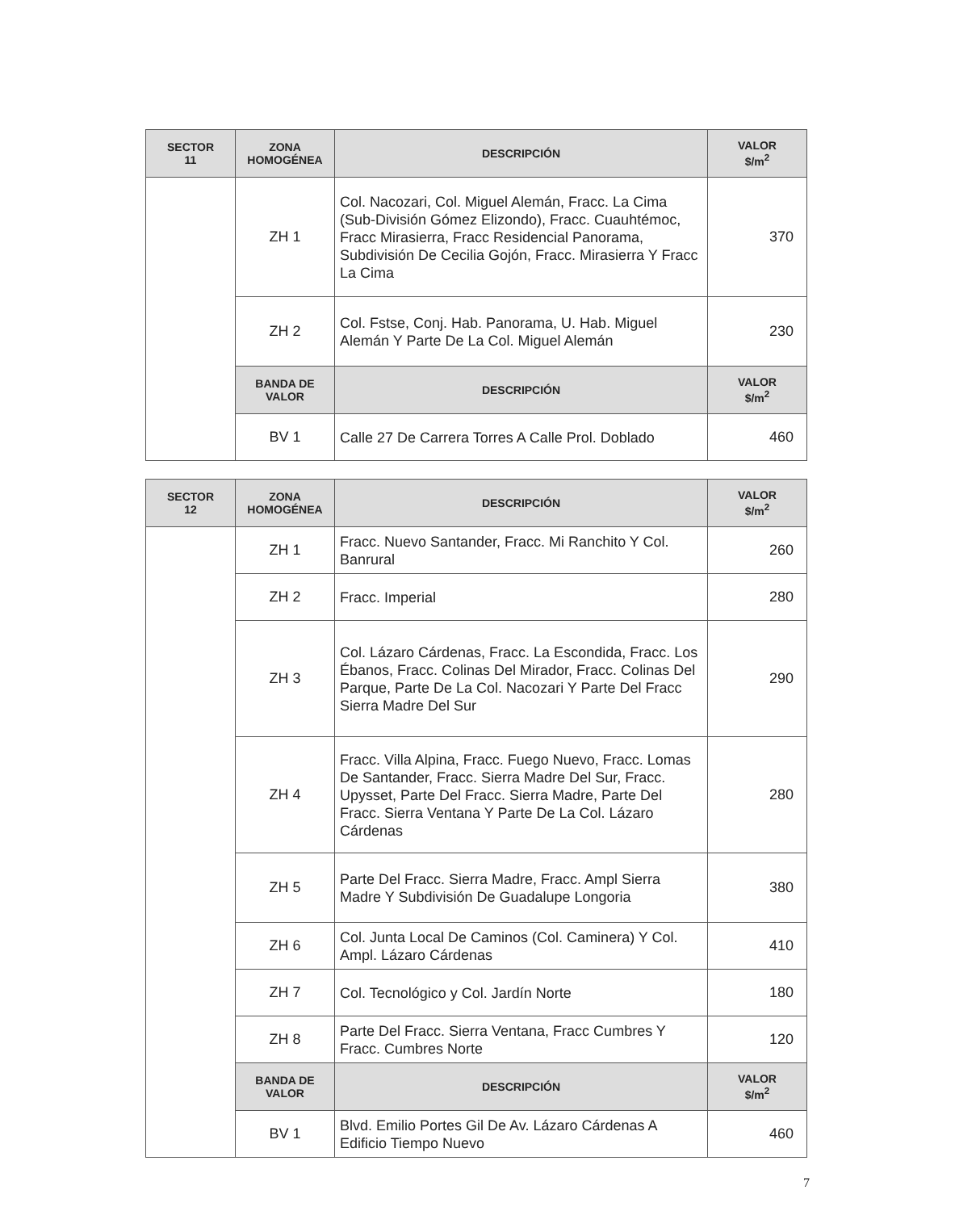| SECTOR 11 | ZONA HOMOGÉNEA | DESCRIPCIÓN | VALOR $/m<sup>2</sup> |
| --- | --- | --- | --- |
| | ZH 1 | Col. Nacozari, Col. Miguel Alemán, Fracc. La Cima (Sub-División Gómez Elizondo), Fracc. Cuauhtémoc, Fracc Mirasierra, Fracc Residencial Panorama, Subdivisión De Cecilia Gojón, Fracc. Mirasierra Y Fracc La Cima | 370 |
| | ZH 2 | Col. Fstse, Conj. Hab. Panorama, U. Hab. Miguel Alemán Y Parte De La Col. Miguel Alemán | 230 |
| | BANDA DE VALOR | DESCRIPCIÓN | VALOR $/m<sup>2</sup> |
| | BV 1 | Calle 27 De Carrera Torres A Calle Prol. Doblado | 460 |
| SECTOR 12 | ZONA HOMOGÉNEA | DESCRIPCIÓN | VALOR $/m<sup>2</sup> |
| --- | --- | --- | --- |
| | ZH 1 | Fracc. Nuevo Santander, Fracc. Mi Ranchito Y Col. Banrural | 260 |
| | ZH 2 | Fracc. Imperial | 280 |
| | ZH 3 | Col. Lázaro Cárdenas, Fracc. La Escondida, Fracc. Los Ébanos, Fracc. Colinas Del Mirador, Fracc. Colinas Del Parque, Parte De La Col. Nacozari Y Parte Del Fracc Sierra Madre Del Sur | 290 |
| | ZH 4 | Fracc. Villa Alpina, Fracc. Fuego Nuevo, Fracc. Lomas De Santander, Fracc. Sierra Madre Del Sur, Fracc. Upysset, Parte Del Fracc. Sierra Madre, Parte Del Fracc. Sierra Ventana Y Parte De La Col. Lázaro Cárdenas | 280 |
| | ZH 5 | Parte Del Fracc. Sierra Madre, Fracc. Ampl Sierra Madre Y Subdivisión De Guadalupe Longoria | 380 |
| | ZH 6 | Col. Junta Local De Caminos (Col. Caminera) Y Col. Ampl. Lázaro Cárdenas | 410 |
| | ZH 7 | Col. Tecnológico y Col. Jardín Norte | 180 |
| | ZH 8 | Parte Del Fracc. Sierra Ventana, Fracc Cumbres Y Fracc. Cumbres Norte | 120 |
| | BANDA DE VALOR | DESCRIPCIÓN | VALOR $/m<sup>2</sup> |
| | BV 1 | Blvd. Emilio Portes Gil De Av. Lázaro Cárdenas A Edificio Tiempo Nuevo | 460 |
7